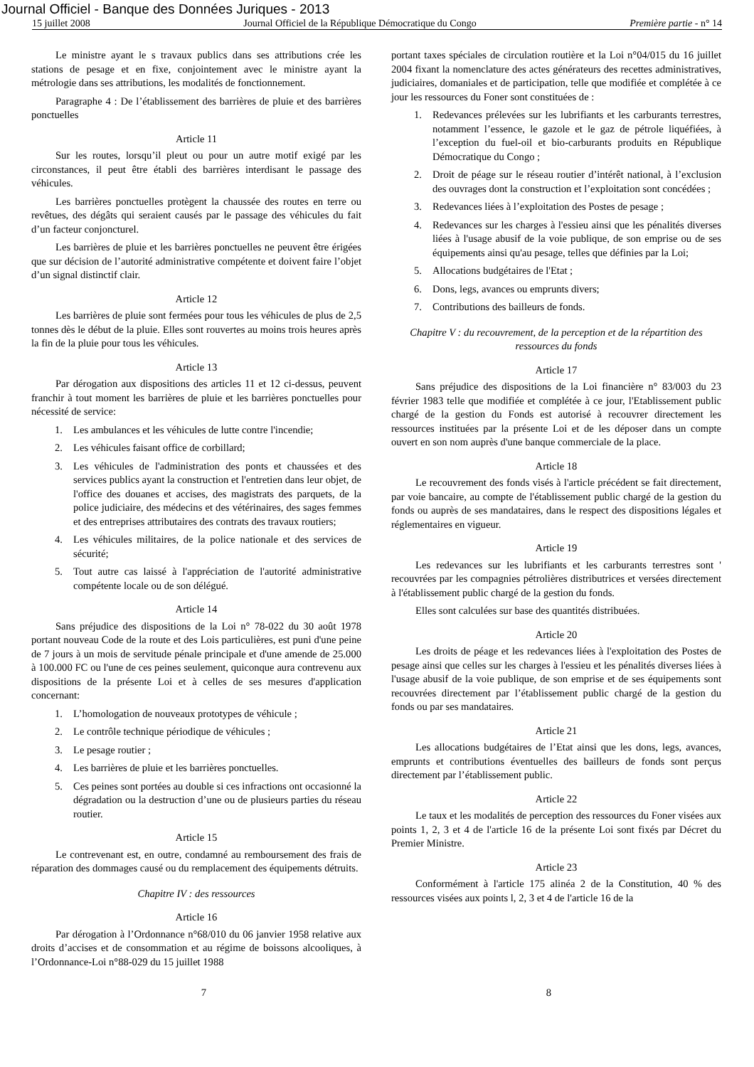Journal Officiel - Banque des Données Juriques - 2013
15 juillet 2008 Journal Officiel de la République Démocratique du Congo Première partie - n° 14
Le ministre ayant le s travaux publics dans ses attributions crée les stations de pesage et en fixe, conjointement avec le ministre ayant la métrologie dans ses attributions, les modalités de fonctionnement.
Paragraphe 4 : De l’établissement des barrières de pluie et des barrières ponctuelles
Article 11
Sur les routes, lorsqu’il pleut ou pour un autre motif exigé par les circonstances, il peut être établi des barrières interdisant le passage des véhicules.
Les barrières ponctuelles protègent la chaussée des routes en terre ou revêtues, des dégâts qui seraient causés par le passage des véhicules du fait d’un facteur conjoncturel.
Les barrières de pluie et les barrières ponctuelles ne peuvent être érigées que sur décision de l’autorité administrative compétente et doivent faire l’objet d’un signal distinctif clair.
Article 12
Les barrières de pluie sont fermées pour tous les véhicules de plus de 2,5 tonnes dès le début de la pluie. Elles sont rouvertes au moins trois heures après la fin de la pluie pour tous les véhicules.
Article 13
Par dérogation aux dispositions des articles 11 et 12 ci-dessus, peuvent franchir à tout moment les barrières de pluie et les barrières ponctuelles pour nécessité de service:
1. Les ambulances et les véhicules de lutte contre l'incendie;
2. Les véhicules faisant office de corbillard;
3. Les véhicules de l'administration des ponts et chaussées et des services publics ayant la construction et l'entretien dans leur objet, de l'office des douanes et accises, des magistrats des parquets, de la police judiciaire, des médecins et des vétérinaires, des sages femmes et des entreprises attributaires des contrats des travaux routiers;
4. Les véhicules militaires, de la police nationale et des services de sécurité;
5. Tout autre cas laissé à l'appréciation de l'autorité administrative compétente locale ou de son délégué.
Article 14
Sans préjudice des dispositions de la Loi n° 78-022 du 30 août 1978 portant nouveau Code de la route et des Lois particulières, est puni d'une peine de 7 jours à un mois de servitude pénale principale et d'une amende de 25.000 à 100.000 FC ou l'une de ces peines seulement, quiconque aura contrevenu aux dispositions de la présente Loi et à celles de ses mesures d'application concernant:
1. L’homologation de nouveaux prototypes de véhicule ;
2. Le contrôle technique périodique de véhicules ;
3. Le pesage routier ;
4. Les barrières de pluie et les barrières ponctuelles.
5. Ces peines sont portées au double si ces infractions ont occasionné la dégradation ou la destruction d’une ou de plusieurs parties du réseau routier.
Article 15
Le contrevenant est, en outre, condamné au remboursement des frais de réparation des dommages causé ou du remplacement des équipements détruits.
Chapitre IV : des ressources
Article 16
Par dérogation à l’Ordonnance n°68/010 du 06 janvier 1958 relative aux droits d’accises et de consommation et au régime de boissons alcooliques, à l’Ordonnance-Loi n°88-029 du 15 juillet 1988
portant taxes spéciales de circulation routière et la Loi n°04/015 du 16 juillet 2004 fixant la nomenclature des actes générateurs des recettes administratives, judiciaires, domaniales et de participation, telle que modifiée et complétée à ce jour les ressources du Foner sont constituées de :
1. Redevances prélevées sur les lubrifiants et les carburants terrestres, notamment l’essence, le gazole et le gaz de pétrole liquéfiées, à l’exception du fuel-oil et bio-carburants produits en République Démocratique du Congo ;
2. Droit de péage sur le réseau routier d’intérêt national, à l’exclusion des ouvrages dont la construction et l’exploitation sont concédées ;
3. Redevances liées à l’exploitation des Postes de pesage ;
4. Redevances sur les charges à l'essieu ainsi que les pénalités diverses liées à l'usage abusif de la voie publique, de son emprise ou de ses équipements ainsi qu'au pesage, telles que définies par la Loi;
5. Allocations budgétaires de l'Etat ;
6. Dons, legs, avances ou emprunts divers;
7. Contributions des bailleurs de fonds.
Chapitre V : du recouvrement, de la perception et de la répartition des ressources du fonds
Article 17
Sans préjudice des dispositions de la Loi financière n° 83/003 du 23 février 1983 telle que modifiée et complétée à ce jour, l'Etablissement public chargé de la gestion du Fonds est autorisé à recouvrer directement les ressources instituées par la présente Loi et de les déposer dans un compte ouvert en son nom auprès d'une banque commerciale de la place.
Article 18
Le recouvrement des fonds visés à l'article précédent se fait directement, par voie bancaire, au compte de l'établissement public chargé de la gestion du fonds ou auprès de ses mandataires, dans le respect des dispositions légales et réglementaires en vigueur.
Article 19
Les redevances sur les lubrifiants et les carburants terrestres sont ' recouvrées par les compagnies pétrolières distributrices et versées directement à l'établissement public chargé de la gestion du fonds.
Elles sont calculées sur base des quantités distribuées.
Article 20
Les droits de péage et les redevances liées à l'exploitation des Postes de pesage ainsi que celles sur les charges à l'essieu et les pénalités diverses liées à l'usage abusif de la voie publique, de son emprise et de ses équipements sont recouvrées directement par l’établissement public chargé de la gestion du fonds ou par ses mandataires.
Article 21
Les allocations budgétaires de l’Etat ainsi que les dons, legs, avances, emprunts et contributions éventuelles des bailleurs de fonds sont perçus directement par l’établissement public.
Article 22
Le taux et les modalités de perception des ressources du Foner visées aux points 1, 2, 3 et 4 de l'article 16 de la présente Loi sont fixés par Décret du Premier Ministre.
Article 23
Conformément à l'article 175 alinéa 2 de la Constitution, 40 % des ressources visées aux points l, 2, 3 et 4 de l'article 16 de la
7 8